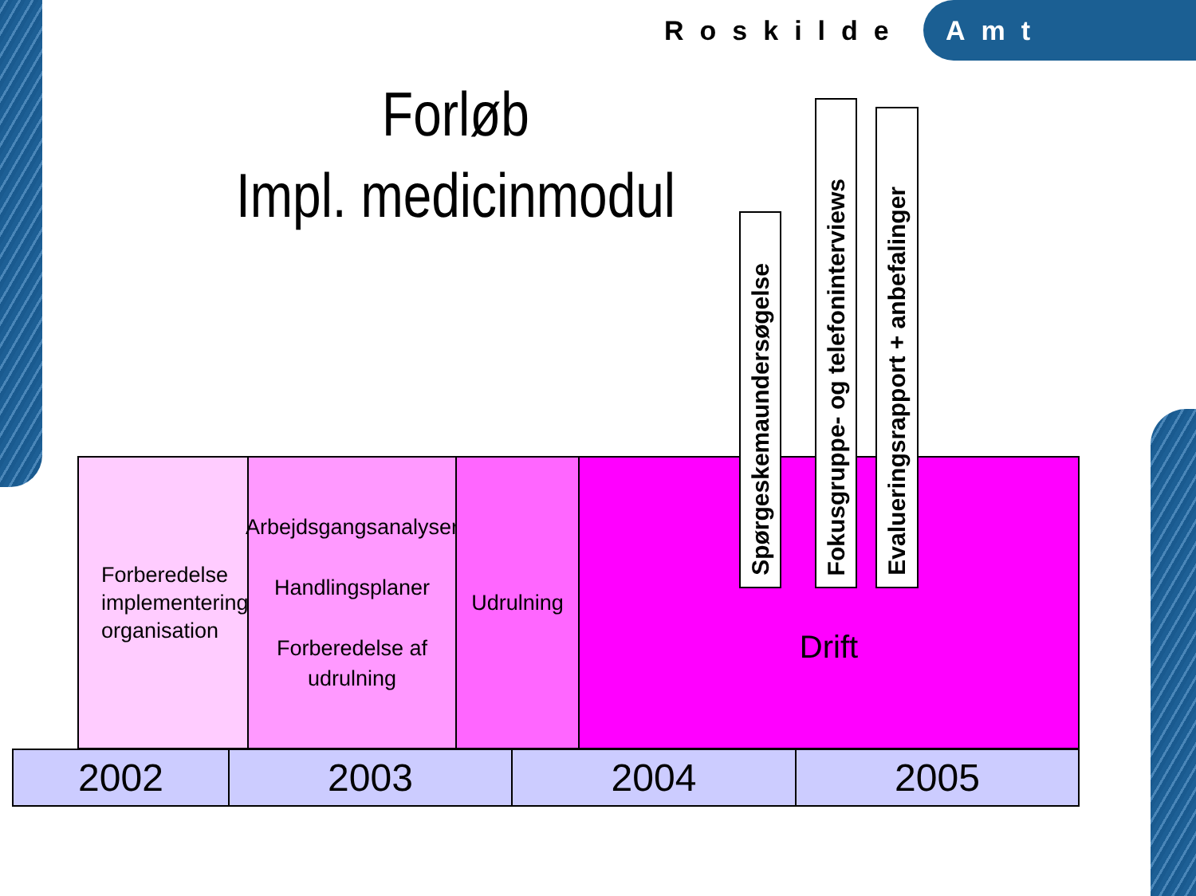Roskilde Amt
Forløb
Impl. medicinmodul
Forberedelse
implementering
organisation
Arbejdsgangsanalyser
Handlingsplaner
Forberedelse af
udrulning
Udrulning
Drift
Spørgeskemaundersøgelse
Fokusgruppe- og telefoninterviews
Evalueringsrapport + anbefalinger
2002
2003
2004
2005